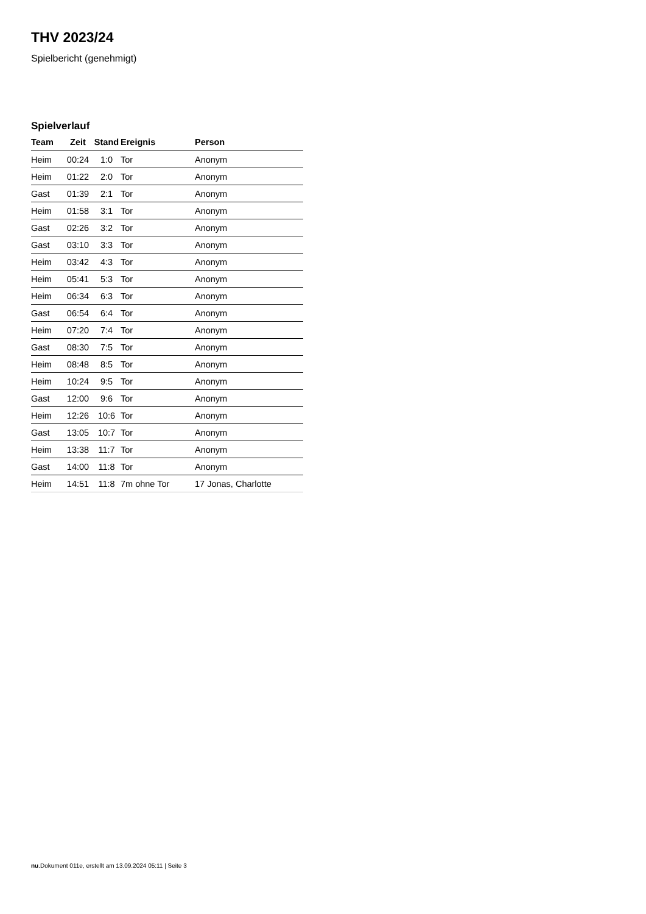THV 2023/24
Spielbericht (genehmigt)
Spielverlauf
| Team | Zeit | Stand | Ereignis | Person |
| --- | --- | --- | --- | --- |
| Heim | 00:24 | 1:0 | Tor | Anonym |
| Heim | 01:22 | 2:0 | Tor | Anonym |
| Gast | 01:39 | 2:1 | Tor | Anonym |
| Heim | 01:58 | 3:1 | Tor | Anonym |
| Gast | 02:26 | 3:2 | Tor | Anonym |
| Gast | 03:10 | 3:3 | Tor | Anonym |
| Heim | 03:42 | 4:3 | Tor | Anonym |
| Heim | 05:41 | 5:3 | Tor | Anonym |
| Heim | 06:34 | 6:3 | Tor | Anonym |
| Gast | 06:54 | 6:4 | Tor | Anonym |
| Heim | 07:20 | 7:4 | Tor | Anonym |
| Gast | 08:30 | 7:5 | Tor | Anonym |
| Heim | 08:48 | 8:5 | Tor | Anonym |
| Heim | 10:24 | 9:5 | Tor | Anonym |
| Gast | 12:00 | 9:6 | Tor | Anonym |
| Heim | 12:26 | 10:6 | Tor | Anonym |
| Gast | 13:05 | 10:7 | Tor | Anonym |
| Heim | 13:38 | 11:7 | Tor | Anonym |
| Gast | 14:00 | 11:8 | Tor | Anonym |
| Heim | 14:51 | 11:8 | 7m ohne Tor | 17 Jonas, Charlotte |
nu.Dokument 011e, erstellt am 13.09.2024 05:11 | Seite 3